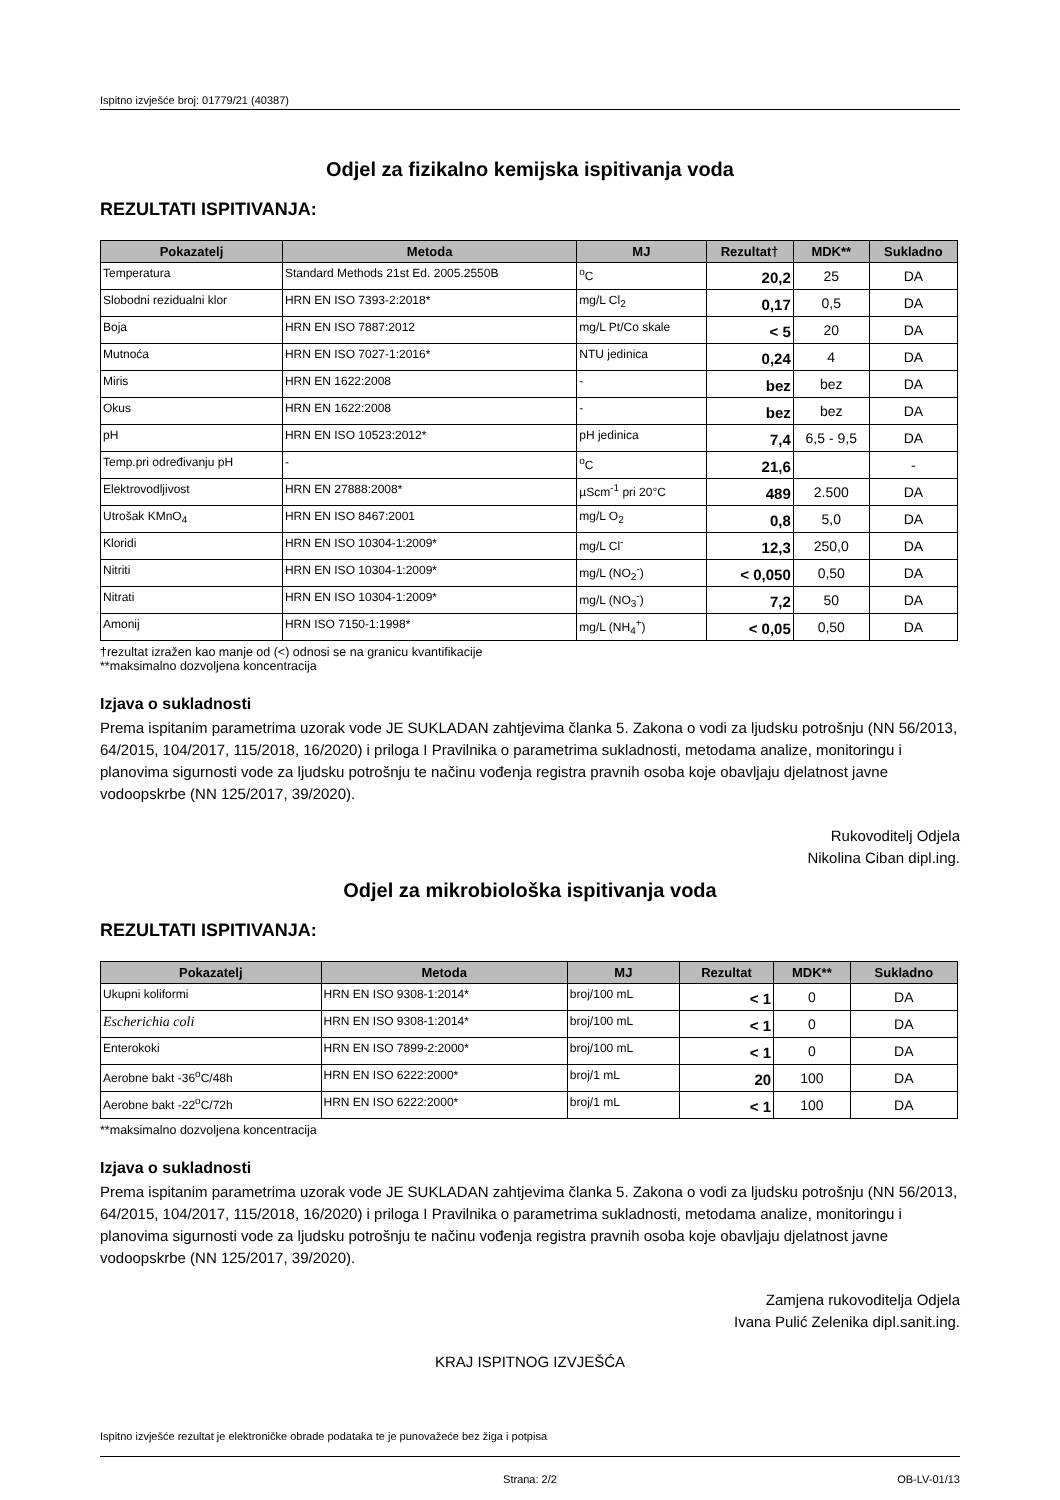Ispitno izvješće broj: 01779/21 (40387)
Odjel za fizikalno kemijska ispitivanja voda
REZULTATI ISPITIVANJA:
| Pokazatelj | Metoda | MJ | Rezultat† | MDK** | Sukladno |
| --- | --- | --- | --- | --- | --- |
| Temperatura | Standard Methods 21st Ed. 2005.2550B | <sup>o</sup> C | 20,2 | 25 | DA |
| Slobodni rezidualni klor | HRN EN ISO 7393-2:2018* | mg/L Cl<sub>2</sub> | 0,17 | 0,5 | DA |
| Boja | HRN EN ISO 7887:2012 | mg/L Pt/Co skale | < 5 | 20 | DA |
| Mutnoća | HRN EN ISO 7027-1:2016* | NTU jedinica | 0,24 | 4 | DA |
| Miris | HRN EN 1622:2008 | - | bez | bez | DA |
| Okus | HRN EN 1622:2008 | - | bez | bez | DA |
| pH | HRN EN ISO 10523:2012* | pH jedinica | 7,4 | 6,5 - 9,5 | DA |
| Temp.pri određivanju pH | - | <sup>o</sup> C | 21,6 | | - |
| Elektrovodljivost | HRN EN 27888:2008* | µScm<sup>-1</sup> pri 20°C | 489 | 2.500 | DA |
| Utrošak KMnO<sub>4</sub> | HRN EN ISO 8467:2001 | mg/L O<sub>2</sub> | 0,8 | 5,0 | DA |
| Kloridi | HRN EN ISO 10304-1:2009* | mg/L Cl<sup>-</sup> | 12,3 | 250,0 | DA |
| Nitriti | HRN EN ISO 10304-1:2009* | mg/L (NO<sub>2</sub><sup>-</sup>) | < 0,050 | 0,50 | DA |
| Nitrati | HRN EN ISO 10304-1:2009* | mg/L (NO<sub>3</sub><sup>-</sup>) | 7,2 | 50 | DA |
| Amonij | HRN ISO 7150-1:1998* | mg/L (NH<sub>4</sub><sup>+</sup>) | < 0,05 | 0,50 | DA |
†rezultat izražen kao manje od (<) odnosi se na granicu kvantifikacije
**maksimalno dozvoljena koncentracija
Izjava o sukladnosti
Prema ispitanim parametrima uzorak vode JE SUKLADAN zahtjevima članka 5. Zakona o vodi za ljudsku potrošnju (NN 56/2013, 64/2015, 104/2017, 115/2018, 16/2020) i priloga I Pravilnika o parametrima sukladnosti, metodama analize, monitoringu i planovima sigurnosti vode za ljudsku potrošnju te načinu vođenja registra pravnih osoba koje obavljaju djelatnost javne vodoopskrbe (NN 125/2017, 39/2020).
Rukovoditelj Odjela
Nikolina Ciban dipl.ing.
Odjel za mikrobiološka ispitivanja voda
REZULTATI ISPITIVANJA:
| Pokazatelj | Metoda | MJ | Rezultat | MDK** | Sukladno |
| --- | --- | --- | --- | --- | --- |
| Ukupni koliformi | HRN EN ISO 9308-1:2014* | broj/100 mL | < 1 | 0 | DA |
| Escherichia coli | HRN EN ISO 9308-1:2014* | broj/100 mL | < 1 | 0 | DA |
| Enterokoki | HRN EN ISO 7899-2:2000* | broj/100 mL | < 1 | 0 | DA |
| Aerobne bakt -36<sup>o</sup>C/48h | HRN EN ISO 6222:2000* | broj/1 mL | 20 | 100 | DA |
| Aerobne bakt -22<sup>o</sup>C/72h | HRN EN ISO 6222:2000* | broj/1 mL | < 1 | 100 | DA |
**maksimalno dozvoljena koncentracija
Izjava o sukladnosti
Prema ispitanim parametrima uzorak vode JE SUKLADAN zahtjevima članka 5. Zakona o vodi za ljudsku potrošnju (NN 56/2013, 64/2015, 104/2017, 115/2018, 16/2020) i priloga I Pravilnika o parametrima sukladnosti, metodama analize, monitoringu i planovima sigurnosti vode za ljudsku potrošnju te načinu vođenja registra pravnih osoba koje obavljaju djelatnost javne vodoopskrbe (NN 125/2017, 39/2020).
Zamjena rukovoditelja Odjela
Ivana Pulić Zelenika dipl.sanit.ing.
KRAJ ISPITNOG IZVJEŠĆA
Ispitno izvješće rezultat je elektroničke obrade podataka te je punovažeće bez žiga i potpisa
Strana: 2/2 OB-LV-01/13